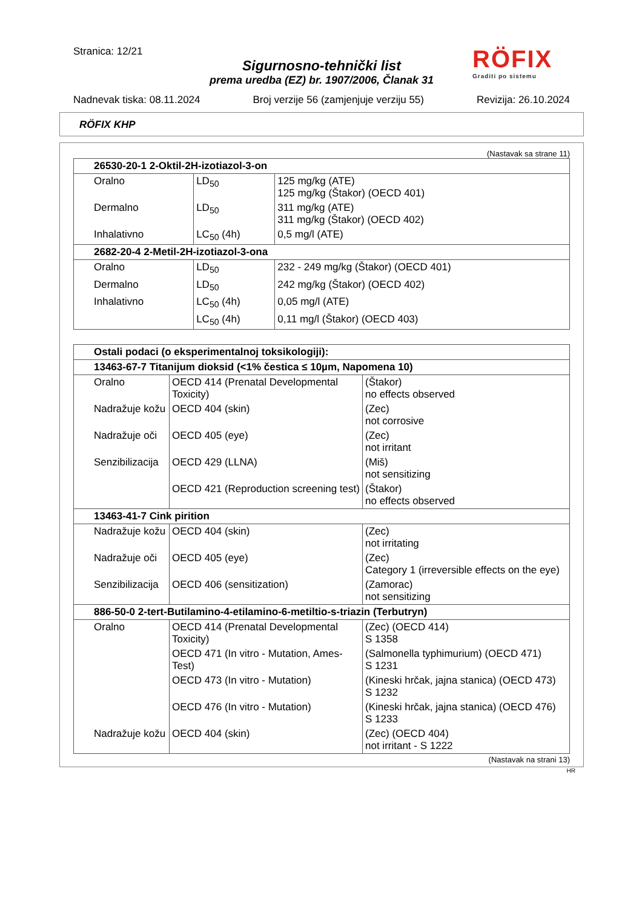Stranica: 12/21
Sigurnosno-tehnički list
prema uredba (EZ) br. 1907/2006, Članak 31
Nadnevak tiska: 08.11.2024 Broj verzije 56 (zamjenjuje verziju 55) Revizija: 26.10.2024
RÖFIX
Graditi po sistemu
RÖFIX KHP
(Nastavak sa strane 11)
| 26530-20-1 2-Oktil-2H-izotiazol-3-on | | |
| Oralno | LD<sub>50</sub> | 125 mg/kg (ATE) 125 mg/kg (Štakor) (OECD 401) |
| Dermalno | LD<sub>50</sub> | 311 mg/kg (ATE) 311 mg/kg (Štakor) (OECD 402) |
| Inhalativno | LC<sub>50</sub> (4h) | 0,5 mg/l (ATE) |
| 2682-20-4 2-Metil-2H-izotiazol-3-ona | | |
| Oralno | LD<sub>50</sub> | 232 - 249 mg/kg (Štakor) (OECD 401) |
| Dermalno | LD<sub>50</sub> | 242 mg/kg (Štakor) (OECD 402) |
| Inhalativno | LC<sub>50</sub> (4h) | 0,05 mg/l (ATE) |
| | LC<sub>50</sub> (4h) | 0,11 mg/l (Štakor) (OECD 403) |
| Ostali podaci (o eksperimentalnoj toksikologiji): | | |
| 13463-67-7 Titanijum dioksid (<1% čestica ≤ 10µm, Napomena 10) | | |
| Oralno | OECD 414 (Prenatal Developmental Toxicity) | (Štakor) no effects observed |
| Nadražuje kožu | OECD 404 (skin) | (Zec) not corrosive |
| Nadražuje oči | OECD 405 (eye) | (Zec) not irritant |
| Senzibilizacija | OECD 429 (LLNA) | (Miš) not sensitizing |
| | OECD 421 (Reproduction screening test) | (Štakor) no effects observed |
| 13463-41-7 Cink pirition | | |
| Nadražuje kožu | OECD 404 (skin) | (Zec) not irritating |
| Nadražuje oči | OECD 405 (eye) | (Zec) Category 1 (irreversible effects on the eye) |
| Senzibilizacija | OECD 406 (sensitization) | (Zamorac) not sensitizing |
| 886-50-0 2-tert-Butilamino-4-etilamino-6-metiltio-s-triazin (Terbutryn) | | |
| Oralno | OECD 414 (Prenatal Developmental Toxicity) | (Zec) (OECD 414) S 1358 |
| | OECD 471 (In vitro - Mutation, Ames-Test) | (Salmonella typhimurium) (OECD 471) S 1231 |
| | OECD 473 (In vitro - Mutation) | (Kineski hrčak, jajna stanica) (OECD 473) S 1232 |
| | OECD 476 (In vitro - Mutation) | (Kineski hrčak, jajna stanica) (OECD 476) S 1233 |
| Nadražuje kožu | OECD 404 (skin) | (Zec) (OECD 404) not irritant - S 1222 |
(Nastavak na strani 13)
HR